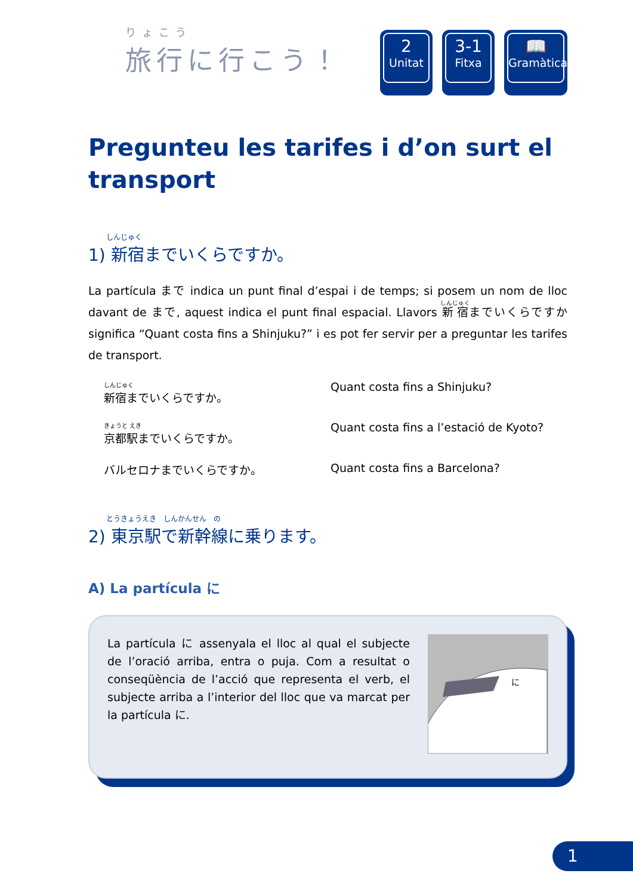りょこう
旅行に行こう！
2
Unitat
3-1
Fitxa
📖
Gramàtica
Pregunteu les tarifes i d’on surt el transport
しんじゅく
1) 新宿までいくらですか。
La partícula まで indica un punt final d’espai i de temps; si posem un nom de lloc davant de まで, aquest indica el punt final espacial. Llavors 新宿までいくらですか significa “Quant costa fins a Shinjuku?” i es pot fer servir per a preguntar les tarifes de transport.
しんじゅく
新宿までいくらですか。
Quant costa fins a Shinjuku?
きょうと えき
京都駅までいくらですか。
Quant costa fins a l’estació de Kyoto?
バルセロナまでいくらですか。
Quant costa fins a Barcelona?
とうきょうえき　しんかんせん　の
2) 東京駅で新幹線に乗ります。
A) La partícula に
La partícula に assenyala el lloc al qual el subjecte de l’oració arriba, entra o puja. Com a resultat o conseqüència de l’acció que representa el verb, el subjecte arriba a l’interior del lloc que va marcat per la partícula に.
に
1